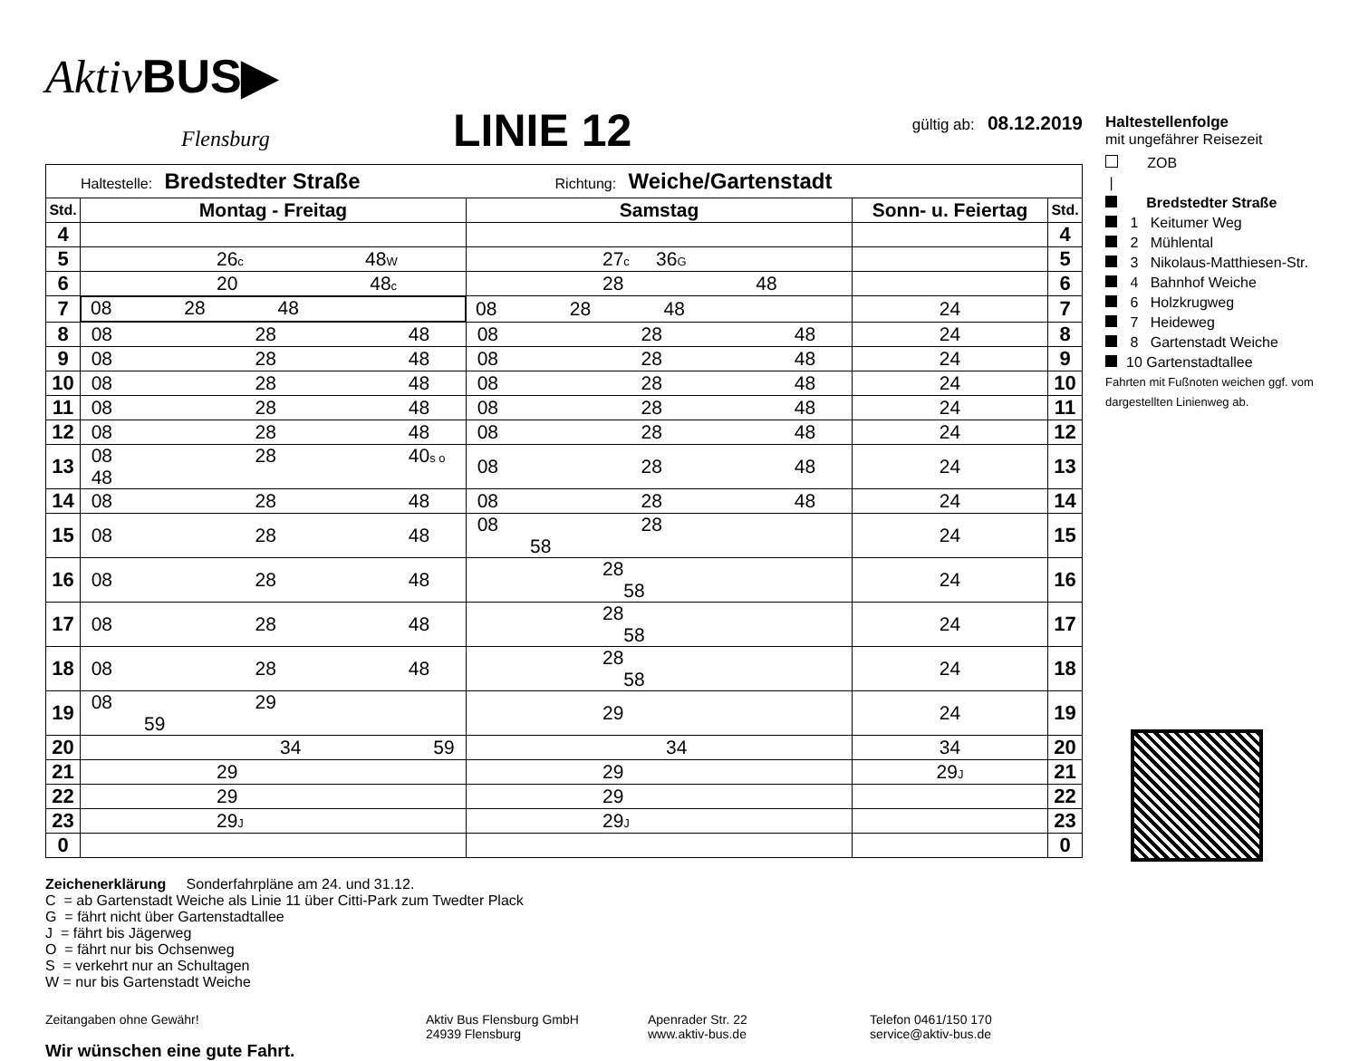AktivBUS▶
Flensburg
LINIE 12
gültig ab: 08.12.2019
| Haltestelle: Bredstedter Straße Richtung: Weiche/Gartenstadt | | | | |
| Std. | Montag - Freitag | Samstag | Sonn- u. Feiertag | Std. |
| 4 | | | | 4 |
| 5 | 26<sub>c</sub> 48<sub>W</sub> | 27<sub>c</sub> 36<sub>G</sub> | | 5 |
| 6 | 20 48<sub>c</sub> | 28 48 | | 6 |
| 7 | 08 28 48 | 08 28 48 | 24 | 7 |
| 8 | 08 28 48 | 08 28 48 | 24 | 8 |
| 9 | 08 28 48 | 08 28 48 | 24 | 9 |
| 10 | 08 28 48 | 08 28 48 | 24 | 10 |
| 11 | 08 28 48 | 08 28 48 | 24 | 11 |
| 12 | 08 28 48 | 08 28 48 | 24 | 12 |
| 13 | 08 28 40<sub>s o</sub> 48 | 08 28 48 | 24 | 13 |
| 14 | 08 28 48 | 08 28 48 | 24 | 14 |
| 15 | 08 28 48 | 08 28 58 | 24 | 15 |
| 16 | 08 28 48 | 28 58 | 24 | 16 |
| 17 | 08 28 48 | 28 58 | 24 | 17 |
| 18 | 08 28 48 | 28 58 | 24 | 18 |
| 19 | 08 29 59 | 29 | 24 | 19 |
| 20 | 34 59 | 34 | 34 | 20 |
| 21 | 29 | 29 | 29<sub>J</sub> | 21 |
| 22 | 29 | 29 | | 22 |
| 23 | 29<sub>J</sub> | 29<sub>J</sub> | | 23 |
| 0 | | | | 0 |
Zeichenerklärung Sonderfahrpläne am 24. und 31.12.
C = ab Gartenstadt Weiche als Linie 11 über Citti-Park zum Twedter Plack
G = fährt nicht über Gartenstadtallee
J = fährt bis Jägerweg
O = fährt nur bis Ochsenweg
S = verkehrt nur an Schultagen
W = nur bis Gartenstadt Weiche
Zeitangaben ohne Gewähr!
Wir wünschen eine gute Fahrt.
Aktiv Bus Flensburg GmbH
24939 Flensburg
Apenrader Str. 22
www.aktiv-bus.de
Telefon 0461/150 170
service@aktiv-bus.de
Haltestellenfolge
mit ungefährer Reisezeit
ZOB
|
Bredstedter Straße
1 Keitumer Weg
2 Mühlental
3 Nikolaus-Matthiesen-Str.
4 Bahnhof Weiche
6 Holzkrugweg
7 Heideweg
8 Gartenstadt Weiche
10 Gartenstadtallee
Fahrten mit Fußnoten weichen ggf. vom dargestellten Linienweg ab.